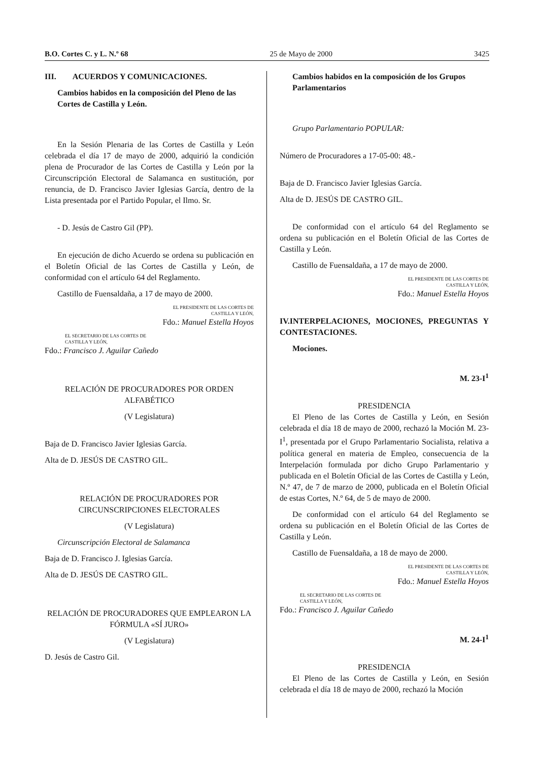B.O. Cortes C. y L. N.º 68 25 de Mayo de 2000 3425
III. ACUERDOS Y COMUNICACIONES.
Cambios habidos en la composición del Pleno de las Cortes de Castilla y León.
En la Sesión Plenaria de las Cortes de Castilla y León celebrada el día 17 de mayo de 2000, adquirió la condición plena de Procurador de las Cortes de Castilla y León por la Circunscripción Electoral de Salamanca en sustitución, por renuncia, de D. Francisco Javier Iglesias García, dentro de la Lista presentada por el Partido Popular, el Ilmo. Sr.
- D. Jesús de Castro Gil (PP).
En ejecución de dicho Acuerdo se ordena su publicación en el Boletín Oficial de las Cortes de Castilla y León, de conformidad con el artículo 64 del Reglamento.
Castillo de Fuensaldaña, a 17 de mayo de 2000.
EL PRESIDENTE DE LAS CORTES DE
CASTILLA Y LEÓN,
Fdo.: Manuel Estella Hoyos
EL SECRETARIO DE LAS CORTES DE
CASTILLA Y LEÓN,
Fdo.: Francisco J. Aguilar Cañedo
RELACIÓN DE PROCURADORES POR ORDEN ALFABÉTICO
(V Legislatura)
Baja de D. Francisco Javier Iglesias García.
Alta de D. JESÚS DE CASTRO GIL.
RELACIÓN DE PROCURADORES POR CIRCUNSCRIPCIONES ELECTORALES
(V Legislatura)
Circunscripción Electoral de Salamanca
Baja de D. Francisco J. Iglesias García.
Alta de D. JESÚS DE CASTRO GIL.
RELACIÓN DE PROCURADORES QUE EMPLEARON LA FÓRMULA «SÍ JURO»
(V Legislatura)
D. Jesús de Castro Gil.
Cambios habidos en la composición de los Grupos Parlamentarios
Grupo Parlamentario POPULAR:
Número de Procuradores a 17-05-00: 48.-
Baja de D. Francisco Javier Iglesias García.
Alta de D. JESÚS DE CASTRO GIL.
De conformidad con el artículo 64 del Reglamento se ordena su publicación en el Boletín Oficial de las Cortes de Castilla y León.
Castillo de Fuensaldaña, a 17 de mayo de 2000.
EL PRESIDENTE DE LAS CORTES DE
CASTILLA Y LEÓN,
Fdo.: Manuel Estella Hoyos
IV.INTERPELACIONES, MOCIONES, PREGUNTAS Y CONTESTACIONES.
Mociones.
M. 23-I<sup>1</sup>
PRESIDENCIA
El Pleno de las Cortes de Castilla y León, en Sesión celebrada el día 18 de mayo de 2000, rechazó la Moción M. 23-I<sup>1</sup>, presentada por el Grupo Parlamentario Socialista, relativa a política general en materia de Empleo, consecuencia de la Interpelación formulada por dicho Grupo Parlamentario y publicada en el Boletín Oficial de las Cortes de Castilla y León, N.º 47, de 7 de marzo de 2000, publicada en el Boletín Oficial de estas Cortes, N.º 64, de 5 de mayo de 2000.
De conformidad con el artículo 64 del Reglamento se ordena su publicación en el Boletín Oficial de las Cortes de Castilla y León.
Castillo de Fuensaldaña, a 18 de mayo de 2000.
EL PRESIDENTE DE LAS CORTES DE
CASTILLA Y LEÓN,
Fdo.: Manuel Estella Hoyos
EL SECRETARIO DE LAS CORTES DE
CASTILLA Y LEÓN,
Fdo.: Francisco J. Aguilar Cañedo
M. 24-I<sup>1</sup>
PRESIDENCIA
El Pleno de las Cortes de Castilla y León, en Sesión celebrada el día 18 de mayo de 2000, rechazó la Moción